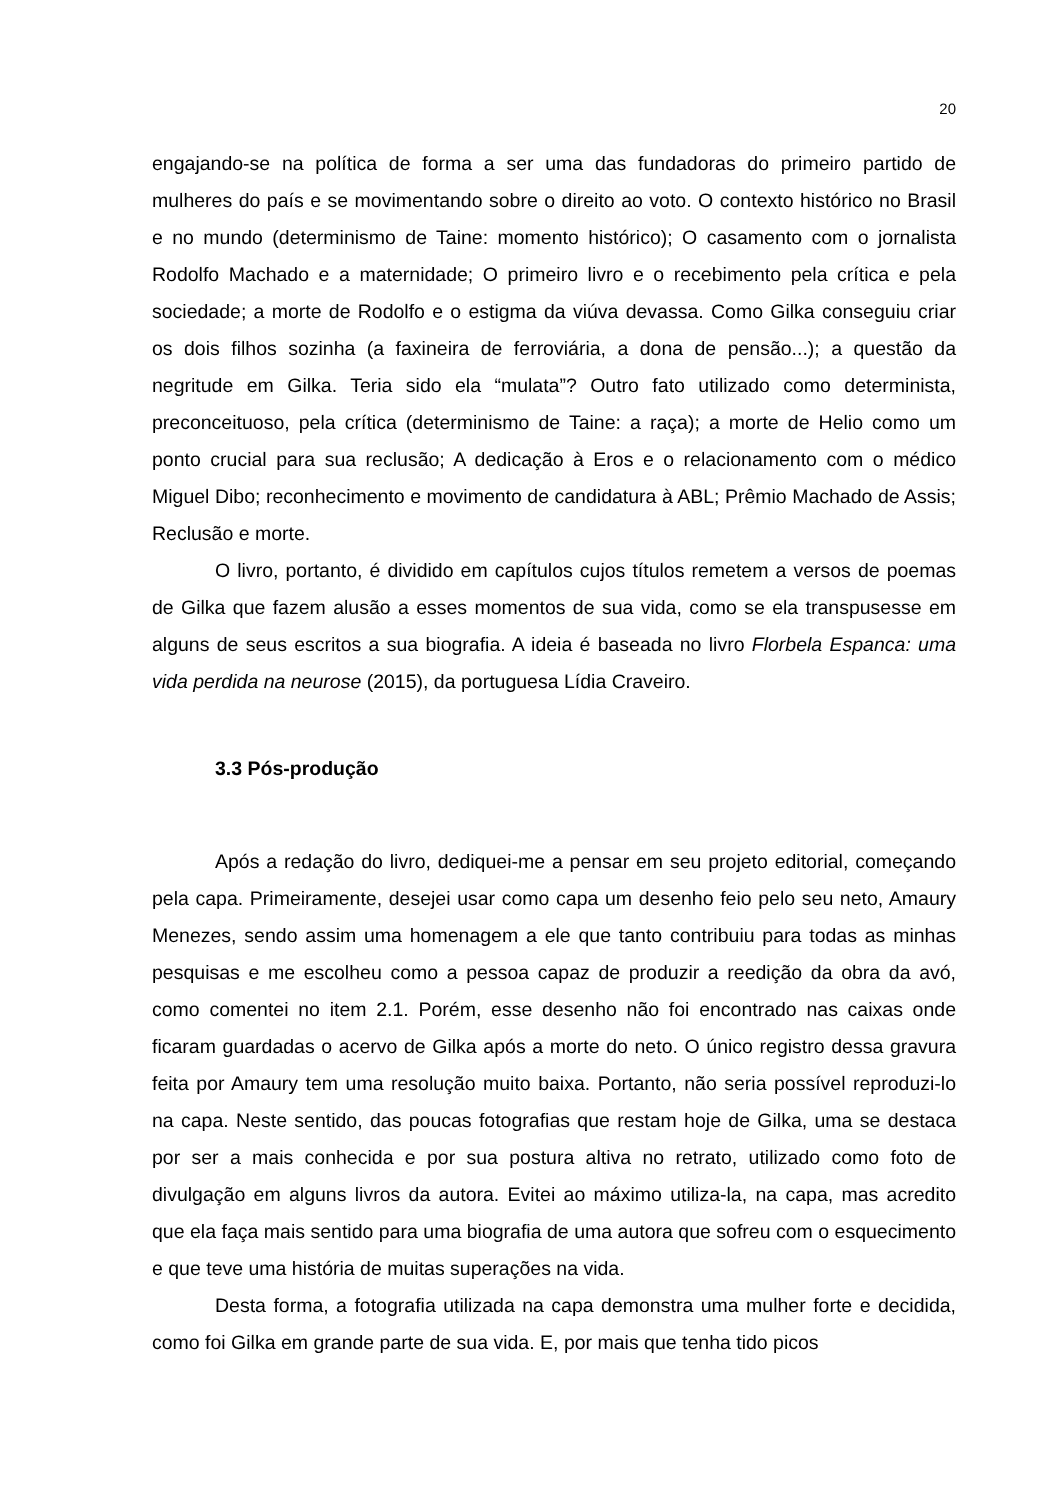20
engajando-se na política de forma a ser uma das fundadoras do primeiro partido de mulheres do país e se movimentando sobre o direito ao voto. O contexto histórico no Brasil e no mundo (determinismo de Taine: momento histórico); O casamento com o jornalista Rodolfo Machado e a maternidade; O primeiro livro e o recebimento pela crítica e pela sociedade; a morte de Rodolfo e o estigma da viúva devassa. Como Gilka conseguiu criar os dois filhos sozinha (a faxineira de ferroviária, a dona de pensão...); a questão da negritude em Gilka. Teria sido ela “mulata”? Outro fato utilizado como determinista, preconceituoso, pela crítica (determinismo de Taine: a raça); a morte de Helio como um ponto crucial para sua reclusão; A dedicação à Eros e o relacionamento com o médico Miguel Dibo; reconhecimento e movimento de candidatura à ABL; Prêmio Machado de Assis; Reclusão e morte.
O livro, portanto, é dividido em capítulos cujos títulos remetem a versos de poemas de Gilka que fazem alusão a esses momentos de sua vida, como se ela transpusesse em alguns de seus escritos a sua biografia. A ideia é baseada no livro Florbela Espanca: uma vida perdida na neurose (2015), da portuguesa Lídia Craveiro.
3.3 Pós-produção
Após a redação do livro, dediquei-me a pensar em seu projeto editorial, começando pela capa. Primeiramente, desejei usar como capa um desenho feio pelo seu neto, Amaury Menezes, sendo assim uma homenagem a ele que tanto contribuiu para todas as minhas pesquisas e me escolheu como a pessoa capaz de produzir a reedição da obra da avó, como comentei no item 2.1. Porém, esse desenho não foi encontrado nas caixas onde ficaram guardadas o acervo de Gilka após a morte do neto. O único registro dessa gravura feita por Amaury tem uma resolução muito baixa. Portanto, não seria possível reproduzi-lo na capa. Neste sentido, das poucas fotografias que restam hoje de Gilka, uma se destaca por ser a mais conhecida e por sua postura altiva no retrato, utilizado como foto de divulgação em alguns livros da autora. Evitei ao máximo utiliza-la, na capa, mas acredito que ela faça mais sentido para uma biografia de uma autora que sofreu com o esquecimento e que teve uma história de muitas superações na vida.
Desta forma, a fotografia utilizada na capa demonstra uma mulher forte e decidida, como foi Gilka em grande parte de sua vida. E, por mais que tenha tido picos